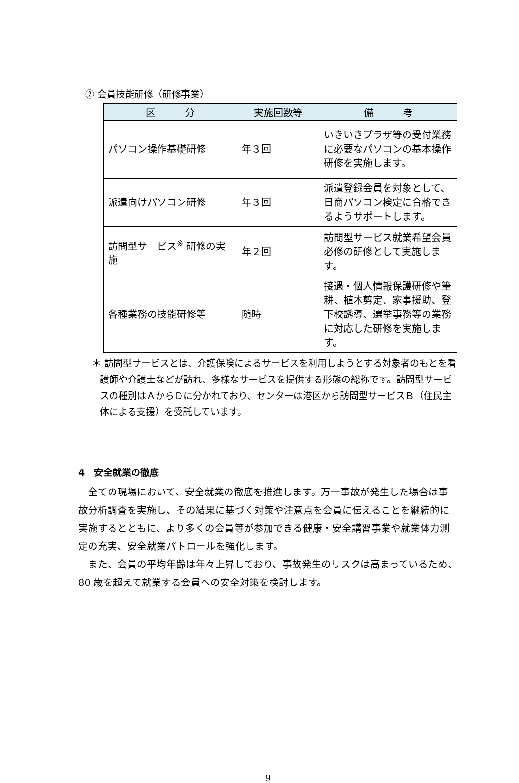② 会員技能研修（研修事業）
| 区 分 | 実施回数等 | 備 考 |
| --- | --- | --- |
| パソコン操作基礎研修 | 年３回 | いきいきプラザ等の受付業務に必要なパソコンの基本操作研修を実施します。 |
| 派遣向けパソコン研修 | 年３回 | 派遣登録会員を対象として、日商パソコン検定に合格できるようサポートします。 |
| 訪問型サービス<sup>※</sup> 研修の実施 | 年２回 | 訪問型サービス就業希望会員必修の研修として実施します。 |
| 各種業務の技能研修等 | 随時 | 接遇・個人情報保護研修や筆耕、植木剪定、家事援助、登下校誘導、選挙事務等の業務に対応した研修を実施します。 |
＊ 訪問型サービスとは、介護保険によるサービスを利用しようとする対象者のもとを看護師や介護士などが訪れ、多様なサービスを提供する形態の総称です。訪問型サービスの種別はＡからＤに分かれており、センターは港区から訪問型サービスＢ（住民主体による支援）を受託しています。
4　安全就業の徹底
全ての現場において、安全就業の徹底を推進します。万一事故が発生した場合は事故分析調査を実施し、その結果に基づく対策や注意点を会員に伝えることを継続的に実施するとともに、より多くの会員等が参加できる健康・安全講習事業や就業体力測定の充実、安全就業パトロールを強化します。
また、会員の平均年齢は年々上昇しており、事故発生のリスクは高まっているため、80 歳を超えて就業する会員への安全対策を検討します。
9